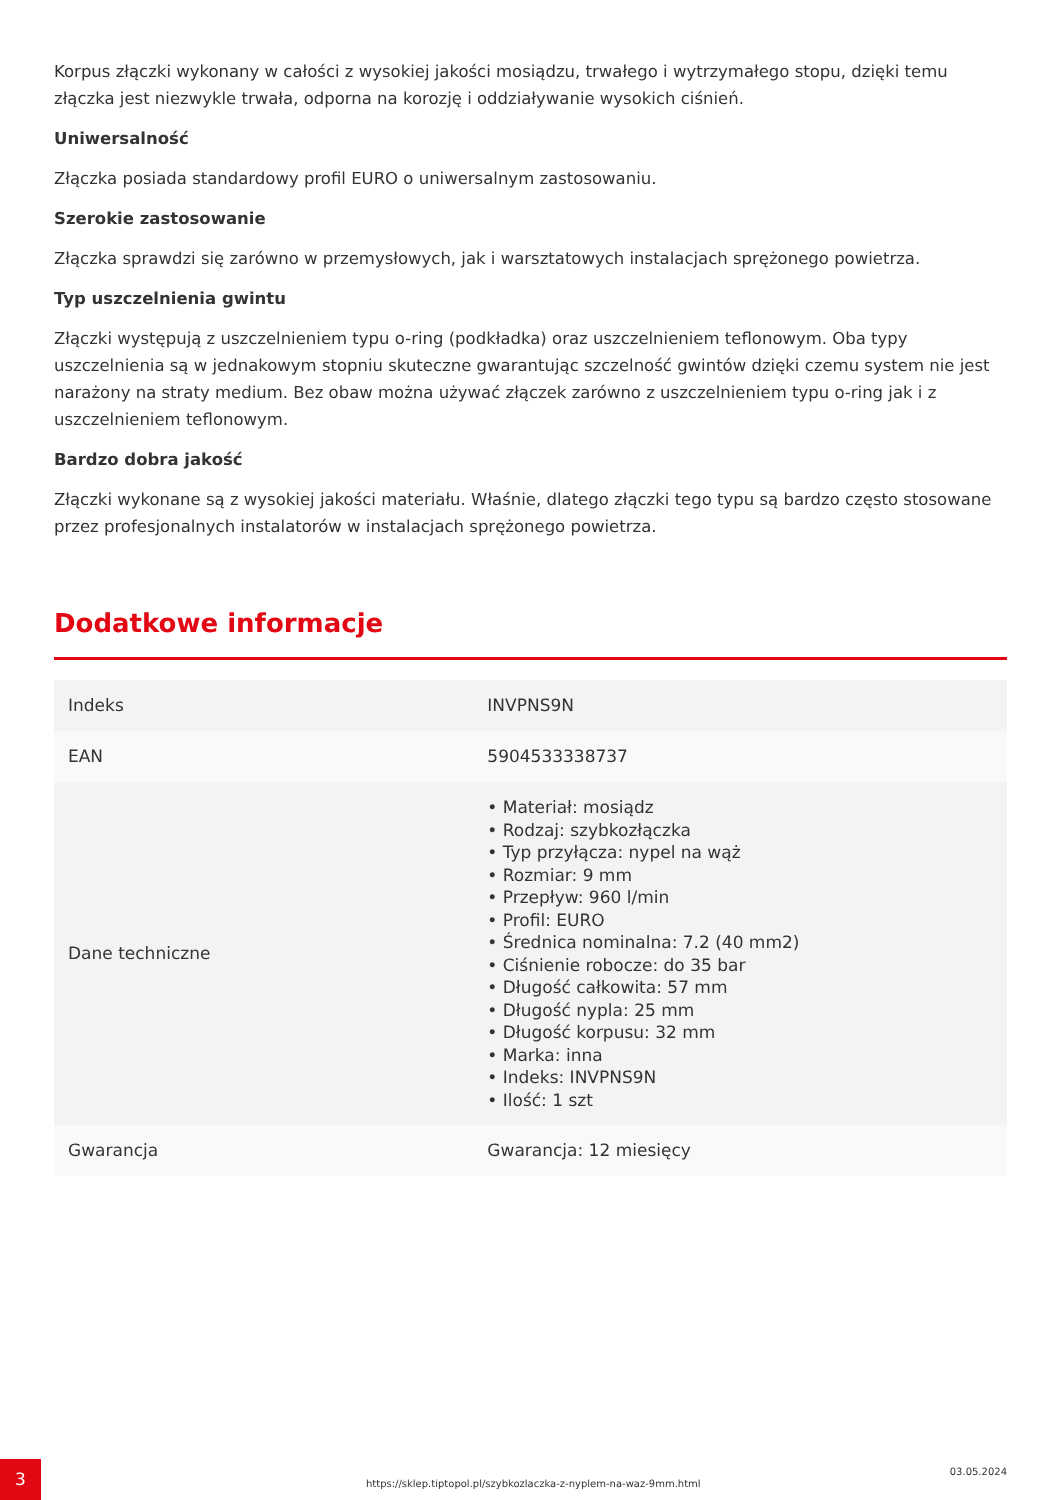Korpus złączki wykonany w całości z wysokiej jakości mosiądzu, trwałego i wytrzymałego stopu, dzięki temu złączka jest niezwykle trwała, odporna na korozję i oddziaływanie wysokich ciśnień.
Uniwersalność
Złączka posiada standardowy profil EURO o uniwersalnym zastosowaniu.
Szerokie zastosowanie
Złączka sprawdzi się zarówno w przemysłowych, jak i warsztatowych instalacjach sprężonego powietrza.
Typ uszczelnienia gwintu
Złączki występują z uszczelnieniem typu o-ring (podkładka) oraz uszczelnieniem teflonowym. Oba typy uszczelnienia są w jednakowym stopniu skuteczne gwarantując szczelność gwintów dzięki czemu system nie jest narażony na straty medium. Bez obaw można używać złączek zarówno z uszczelnieniem typu o-ring jak i z uszczelnieniem teflonowym.
Bardzo dobra jakość
Złączki wykonane są z wysokiej jakości materiału. Właśnie, dlatego złączki tego typu są bardzo często stosowane przez profesjonalnych instalatorów w instalacjach sprężonego powietrza.
Dodatkowe informacje
| Indeks | INVPNS9N |
| EAN | 5904533338737 |
| Dane techniczne | • Materiał: mosiądz • Rodzaj: szybkozłączka • Typ przyłącza: nypel na wąż • Rozmiar: 9 mm • Przepływ: 960 l/min • Profil: EURO • Średnica nominalna: 7.2 (40 mm2) • Ciśnienie robocze: do 35 bar • Długość całkowita: 57 mm • Długość nypla: 25 mm • Długość korpusu: 32 mm • Marka: inna • Indeks: INVPNS9N • Ilość: 1 szt |
| Gwarancja | Gwarancja: 12 miesięcy |
3
https://sklep.tiptopol.pl/szybkozlaczka-z-nyplem-na-waz-9mm.html
03.05.2024